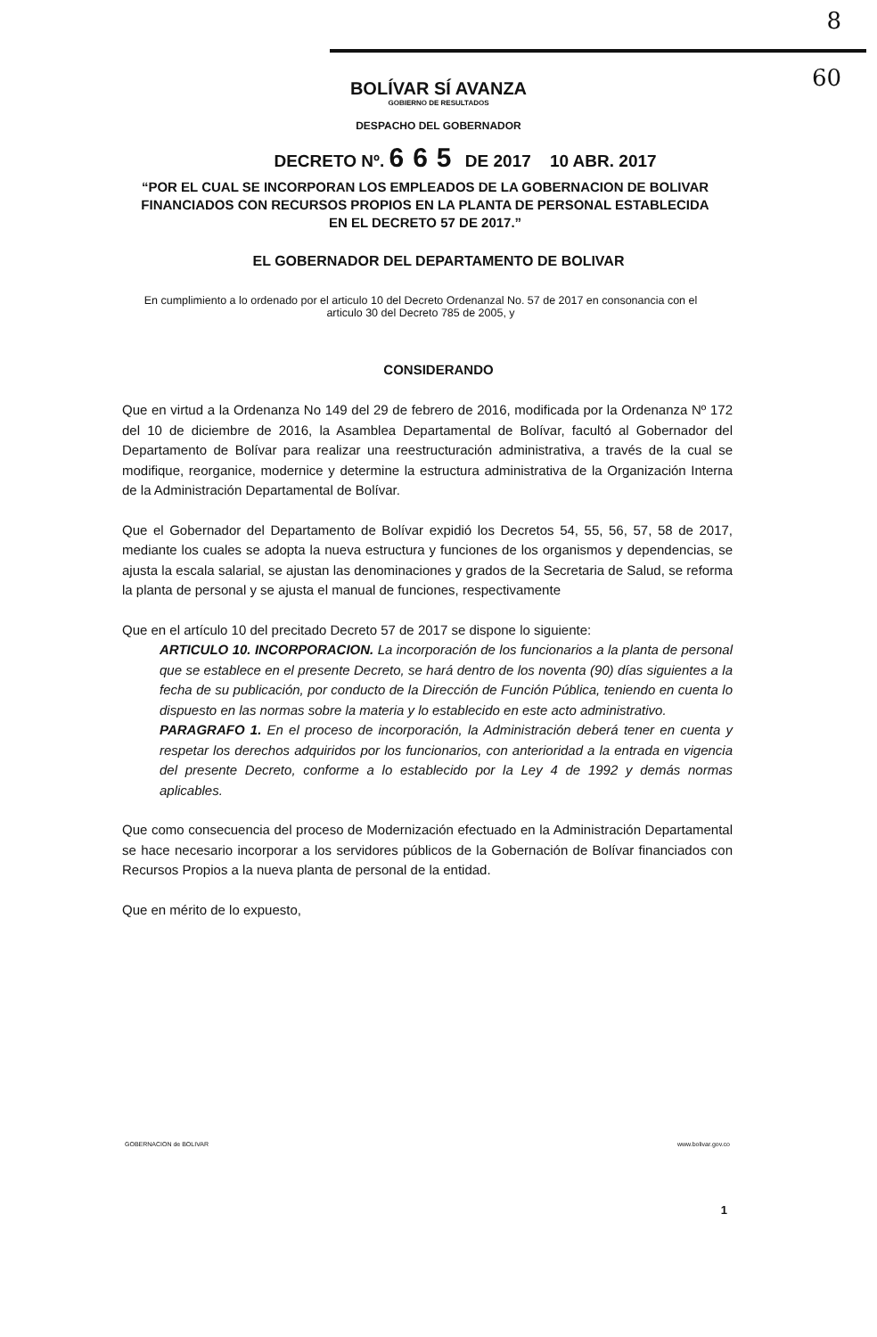8
60
BOLÍVAR SÍ AVANZA
GOBIERNO DE RESULTADOS
DESPACHO DEL GOBERNADOR
DECRETO Nº. 665 DE 2017 10 ABR. 2017
“POR EL CUAL SE INCORPORAN LOS EMPLEADOS DE LA GOBERNACION DE BOLIVAR FINANCIADOS CON RECURSOS PROPIOS EN LA PLANTA DE PERSONAL ESTABLECIDA EN EL DECRETO 57 DE 2017.”
EL GOBERNADOR DEL DEPARTAMENTO DE BOLIVAR
En cumplimiento a lo ordenado por el articulo 10 del Decreto Ordenanzal No. 57 de 2017 en consonancia con el articulo 30 del Decreto 785 de 2005, y
CONSIDERANDO
Que en virtud a la Ordenanza No 149 del 29 de febrero de 2016, modificada por la Ordenanza Nº 172 del 10 de diciembre de 2016, la Asamblea Departamental de Bolívar, facultó al Gobernador del Departamento de Bolívar para realizar una reestructuración administrativa, a través de la cual se modifique, reorganice, modernice y determine la estructura administrativa de la Organización Interna de la Administración Departamental de Bolívar.
Que el Gobernador del Departamento de Bolívar expidió los Decretos 54, 55, 56, 57, 58 de 2017, mediante los cuales se adopta la nueva estructura y funciones de los organismos y dependencias, se ajusta la escala salarial, se ajustan las denominaciones y grados de la Secretaria de Salud, se reforma la planta de personal y se ajusta el manual de funciones, respectivamente
Que en el artículo 10 del precitado Decreto 57 de 2017 se dispone lo siguiente:
ARTICULO 10. INCORPORACION. La incorporación de los funcionarios a la planta de personal que se establece en el presente Decreto, se hará dentro de los noventa (90) días siguientes a la fecha de su publicación, por conducto de la Dirección de Función Pública, teniendo en cuenta lo dispuesto en las normas sobre la materia y lo establecido en este acto administrativo.
PARAGRAFO 1. En el proceso de incorporación, la Administración deberá tener en cuenta y respetar los derechos adquiridos por los funcionarios, con anterioridad a la entrada en vigencia del presente Decreto, conforme a lo establecido por la Ley 4 de 1992 y demás normas aplicables.
Que como consecuencia del proceso de Modernización efectuado en la Administración Departamental se hace necesario incorporar a los servidores públicos de la Gobernación de Bolívar financiados con Recursos Propios a la nueva planta de personal de la entidad.
Que en mérito de lo expuesto,
GOBERNACION de BOLIVAR www.bolivar.gov.co
1